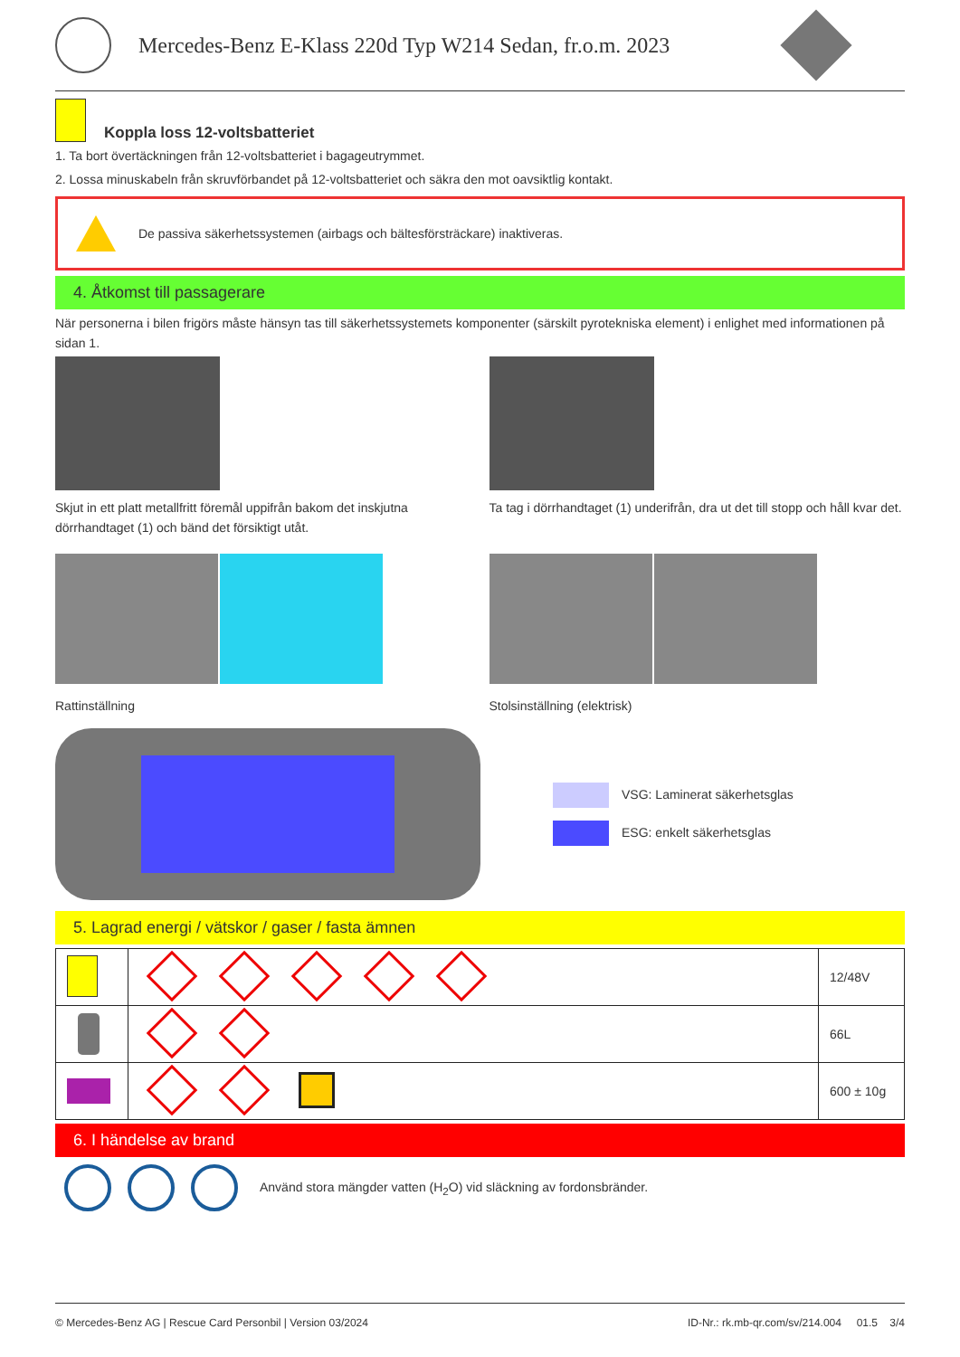Mercedes-Benz E-Klass 220d Typ W214 Sedan, fr.o.m. 2023
Koppla loss 12-voltsbatteriet
1. Ta bort övertäckningen från 12-voltsbatteriet i bagageutrymmet.
2. Lossa minuskabeln från skruvförbandet på 12-voltsbatteriet och säkra den mot oavsiktlig kontakt.
De passiva säkerhetssystemen (airbags och bältesförsträckare) inaktiveras.
4. Åtkomst till passagerare
När personerna i bilen frigörs måste hänsyn tas till säkerhetssystemets komponenter (särskilt pyrotekniska element) i enlighet med informationen på sidan 1.
Skjut in ett platt metallfritt föremål uppifrån bakom det inskjutna dörrhandtaget (1) och bänd det försiktigt utåt.
Ta tag i dörrhandtaget (1) underifrån, dra ut det till stopp och håll kvar det.
Rattinställning Stolsinställning (elektrisk)
VSG: Laminerat säkerhetsglas
ESG: enkelt säkerhetsglas
5. Lagrad energi / vätskor / gaser / fasta ämnen
| | | 12/48V |
| | | 66L |
| | | 600 ± 10g |
6. I händelse av brand
Använd stora mängder vatten (H<sub>2</sub>O) vid släckning av fordonsbränder.
© Mercedes-Benz AG | Rescue Card Personbil | Version 03/2024 ID-Nr.: rk.mb-qr.com/sv/214.004 01.5 3/4